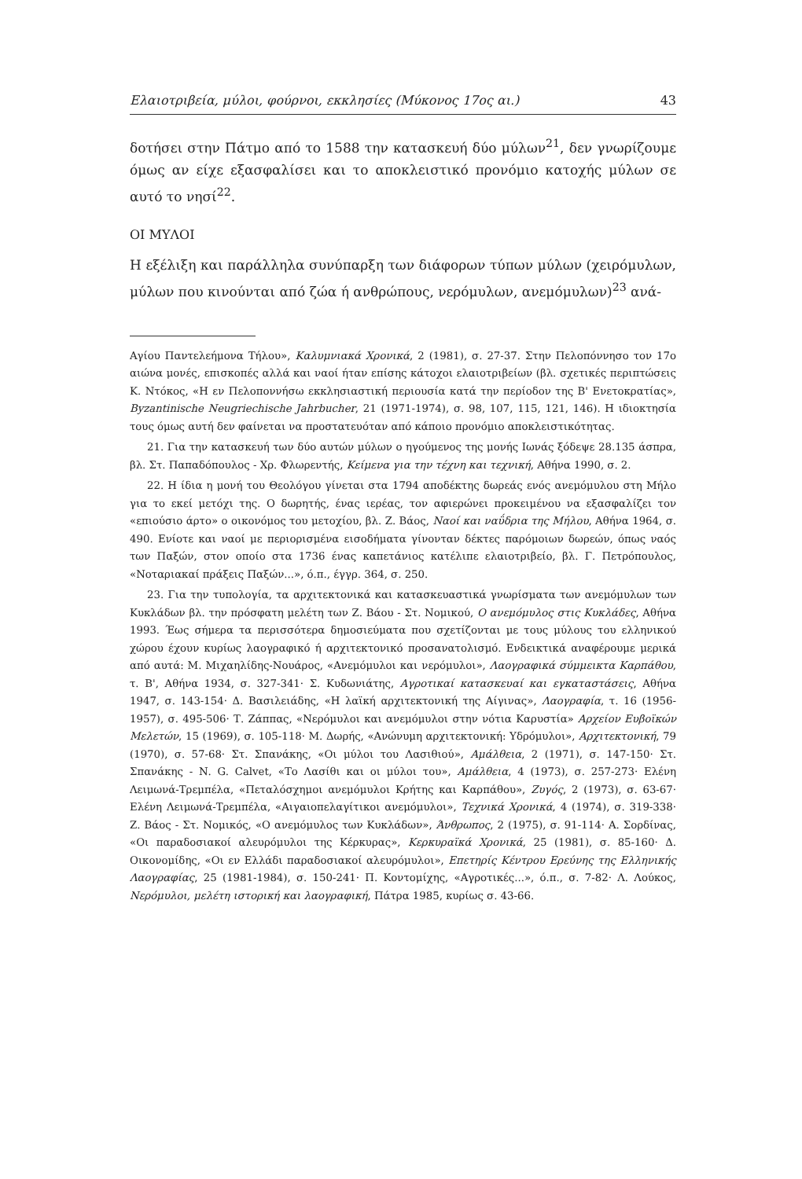Ελαιοτριβεία, μύλοι, φούρνοι, εκκλησίες (Μύκονος 17ος αι.) 43
δοτήσει στην Πάτμο από το 1588 την κατασκευή δύο μύλων<sup>21</sup>, δεν γνωρίζουμε όμως αν είχε εξασφαλίσει και το αποκλειστικό προνόμιο κατοχής μύλων σε αυτό το νησί<sup>22</sup>.
ΟΙ ΜΥΛΟΙ
Η εξέλιξη και παράλληλα συνύπαρξη των διάφορων τύπων μύλων (χειρόμυλων, μύλων που κινούνται από ζώα ή ανθρώπους, νερόμυλων, ανεμόμυλων)<sup>23</sup> ανά-
Αγίου Παντελεήμονα Τήλου», Καλυμνιακά Χρονικά, 2 (1981), σ. 27-37. Στην Πελοπόννησο τον 17ο αιώνα μονές, επισκοπές αλλά και ναοί ήταν επίσης κάτοχοι ελαιοτριβείων (βλ. σχετικές περιπτώσεις Κ. Ντόκος, «Η εν Πελοποννήσω εκκλησιαστική περιουσία κατά την περίοδον της Β' Ενετοκρατίας», Byzantinische Neugriechische Jahrbucher, 21 (1971-1974), σ. 98, 107, 115, 121, 146). Η ιδιοκτησία τους όμως αυτή δεν φαίνεται να προστατευόταν από κάποιο προνόμιο αποκλειστικότητας.
21. Για την κατασκευή των δύο αυτών μύλων ο ηγούμενος της μονής Ιωνάς ξόδεψε 28.135 άσπρα, βλ. Στ. Παπαδόπουλος - Χρ. Φλωρεντής, Κείμενα για την τέχνη και τεχνική, Αθήνα 1990, σ. 2.
22. Η ίδια η μονή του Θεολόγου γίνεται στα 1794 αποδέκτης δωρεάς ενός ανεμόμυλου στη Μήλο για το εκεί μετόχι της. Ο δωρητής, ένας ιερέας, τον αφιερώνει προκειμένου να εξασφαλίζει τον «επιούσιο άρτο» ο οικονόμος του μετοχίου, βλ. Ζ. Βάος, Ναοί και ναΰδρια της Μήλου, Αθήνα 1964, σ. 490. Ενίοτε και ναοί με περιορισμένα εισοδήματα γίνονταν δέκτες παρόμοιων δωρεών, όπως ναός των Παξών, στον οποίο στα 1736 ένας καπετάνιος κατέλιπε ελαιοτριβείο, βλ. Γ. Πετρόπουλος, «Νοταριακαί πράξεις Παξών...», ό.π., έγγρ. 364, σ. 250.
23. Για την τυπολογία, τα αρχιτεκτονικά και κατασκευαστικά γνωρίσματα των ανεμόμυλων των Κυκλάδων βλ. την πρόσφατη μελέτη των Ζ. Βάου - Στ. Νομικού, Ο ανεμόμυλος στις Κυκλάδες, Αθήνα 1993. Έως σήμερα τα περισσότερα δημοσιεύματα που σχετίζονται με τους μύλους του ελληνικού χώρου έχουν κυρίως λαογραφικό ή αρχιτεκτονικό προσανατολισμό. Ενδεικτικά αναφέρουμε μερικά από αυτά: Μ. Μιχαηλίδης-Νουάρος, «Ανεμόμυλοι και νερόμυλοι», Λαογραφικά σύμμεικτα Καρπάθου, τ. Β', Αθήνα 1934, σ. 327-341· Σ. Κυδωνιάτης, Αγροτικαί κατασκευαί και εγκαταστάσεις, Αθήνα 1947, σ. 143-154· Δ. Βασιλειάδης, «Η λαϊκή αρχιτεκτονική της Αίγινας», Λαογραφία, τ. 16 (1956-1957), σ. 495-506· Τ. Ζάππας, «Νερόμυλοι και ανεμόμυλοι στην νότια Καρυστία» Αρχείον Ευβοϊκών Μελετών, 15 (1969), σ. 105-118· Μ. Δωρής, «Ανώνυμη αρχιτεκτονική: Υδρόμυλοι», Αρχιτεκτονική, 79 (1970), σ. 57-68· Στ. Σπανάκης, «Οι μύλοι του Λασιθιού», Αμάλθεια, 2 (1971), σ. 147-150· Στ. Σπανάκης - Ν. G. Calvet, «Το Λασίθι και οι μύλοι του», Αμάλθεια, 4 (1973), σ. 257-273· Ελένη Λειμωνά-Τρεμπέλα, «Πεταλόσχημοι ανεμόμυλοι Κρήτης και Καρπάθου», Ζυγός, 2 (1973), σ. 63-67· Ελένη Λειμωνά-Τρεμπέλα, «Αιγαιοπελαγίτικοι ανεμόμυλοι», Τεχνικά Χρονικά, 4 (1974), σ. 319-338· Ζ. Βάος - Στ. Νομικός, «Ο ανεμόμυλος των Κυκλάδων», Άνθρωπος, 2 (1975), σ. 91-114· Α. Σορδίνας, «Οι παραδοσιακοί αλευρόμυλοι της Κέρκυρας», Κερκυραϊκά Χρονικά, 25 (1981), σ. 85-160· Δ. Οικονομίδης, «Οι εν Ελλάδι παραδοσιακοί αλευρόμυλοι», Επετηρίς Κέντρου Ερεύνης της Ελληνικής Λαογραφίας, 25 (1981-1984), σ. 150-241· Π. Κοντομίχης, «Αγροτικές...», ό.π., σ. 7-82· Λ. Λούκος, Νερόμυλοι, μελέτη ιστορική και λαογραφική, Πάτρα 1985, κυρίως σ. 43-66.